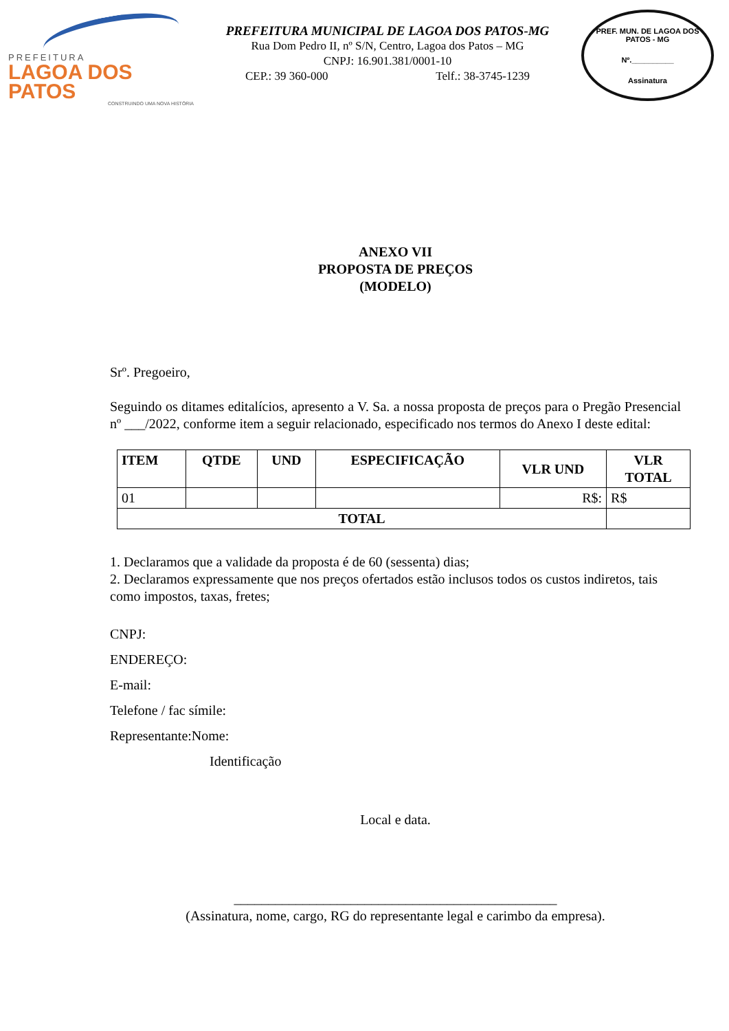PREFEITURA
LAGOA DOS PATOS
CONSTRUINDO UMA NOVA HISTÓRIA
PREFEITURA MUNICIPAL DE LAGOA DOS PATOS-MG
Rua Dom Pedro II, nº S/N, Centro, Lagoa dos Patos – MG
CNPJ: 16.901.381/0001-10
CEP.: 39 360-000 Telf.: 38-3745-1239
PREF. MUN. DE LAGOA DOS PATOS - MG
Nº.__________
Assinatura
ANEXO VII
PROPOSTA DE PREÇOS
(MODELO)
Srº. Pregoeiro,
Seguindo os ditames editalícios, apresento a V. Sa. a nossa proposta de preços para o Pregão Presencial nº ___/2022, conforme item a seguir relacionado, especificado nos termos do Anexo I deste edital:
| ITEM | QTDE | UND | ESPECIFICAÇÃO | VLR UND | VLR TOTAL |
| --- | --- | --- | --- | --- | --- |
| 01 | | | | R$: | R$ |
| TOTAL | | | | | |
1. Declaramos que a validade da proposta é de 60 (sessenta) dias;
2. Declaramos expressamente que nos preços ofertados estão inclusos todos os custos indiretos, tais como impostos, taxas, fretes;
CNPJ:
ENDEREÇO:
E-mail:
Telefone / fac símile:
Representante:Nome:
Identificação
Local e data.
_______________________________________________
(Assinatura, nome, cargo, RG do representante legal e carimbo da empresa).